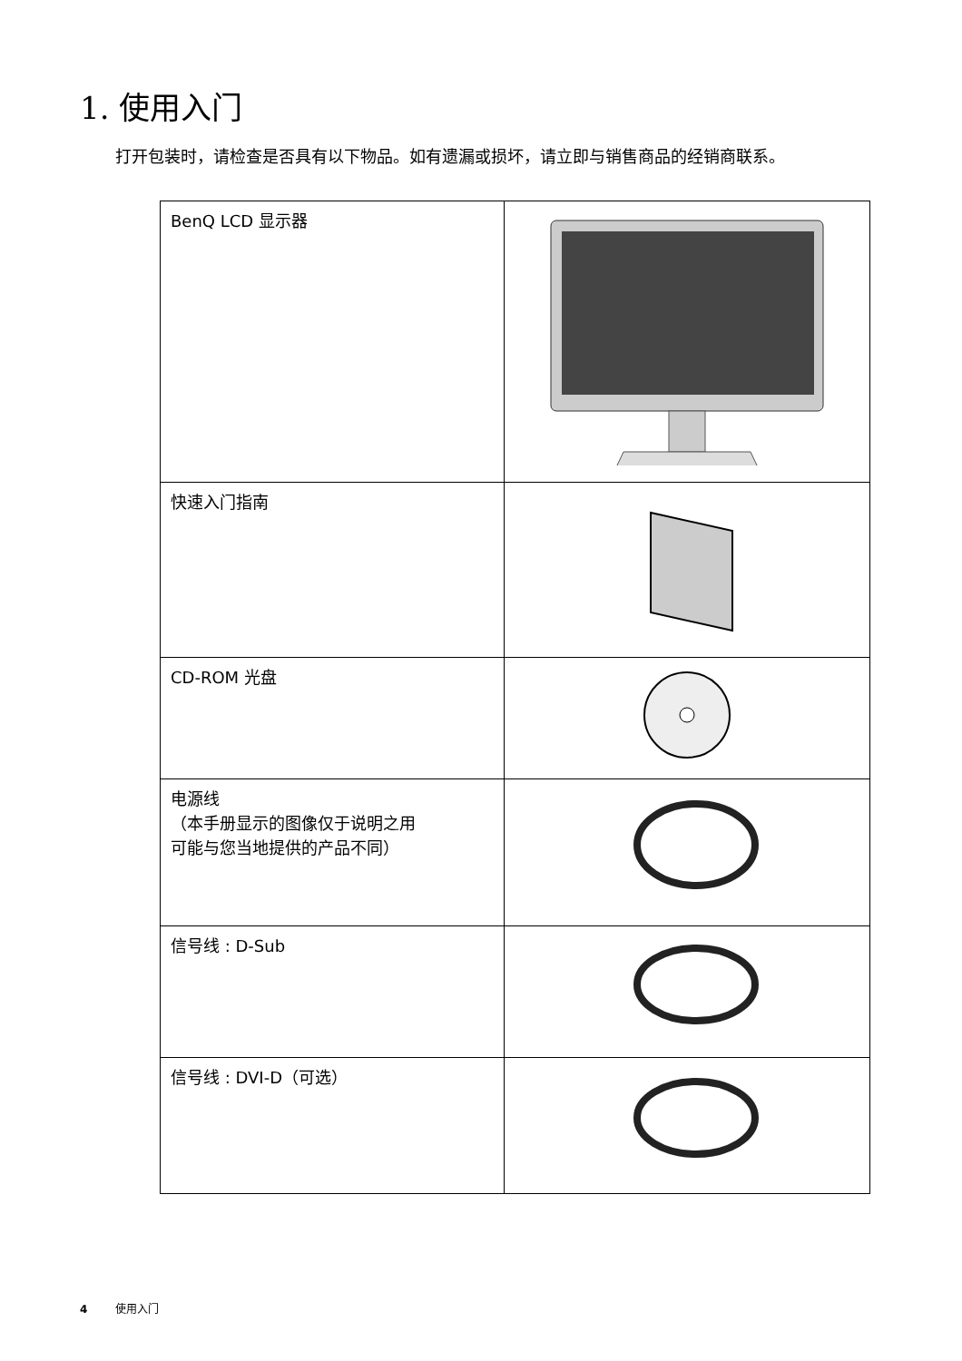1. 使用入门
打开包装时，请检查是否具有以下物品。如有遗漏或损坏，请立即与销售商品的经销商联系。
| BenQ LCD 显示器 | |
| 快速入门指南 | |
| CD-ROM 光盘 | |
| 电源线 （本手册显示的图像仅于说明之用 可能与您当地提供的产品不同） | |
| 信号线 : D-Sub | |
| 信号线 : DVI-D（可选） | |
4 使用入门